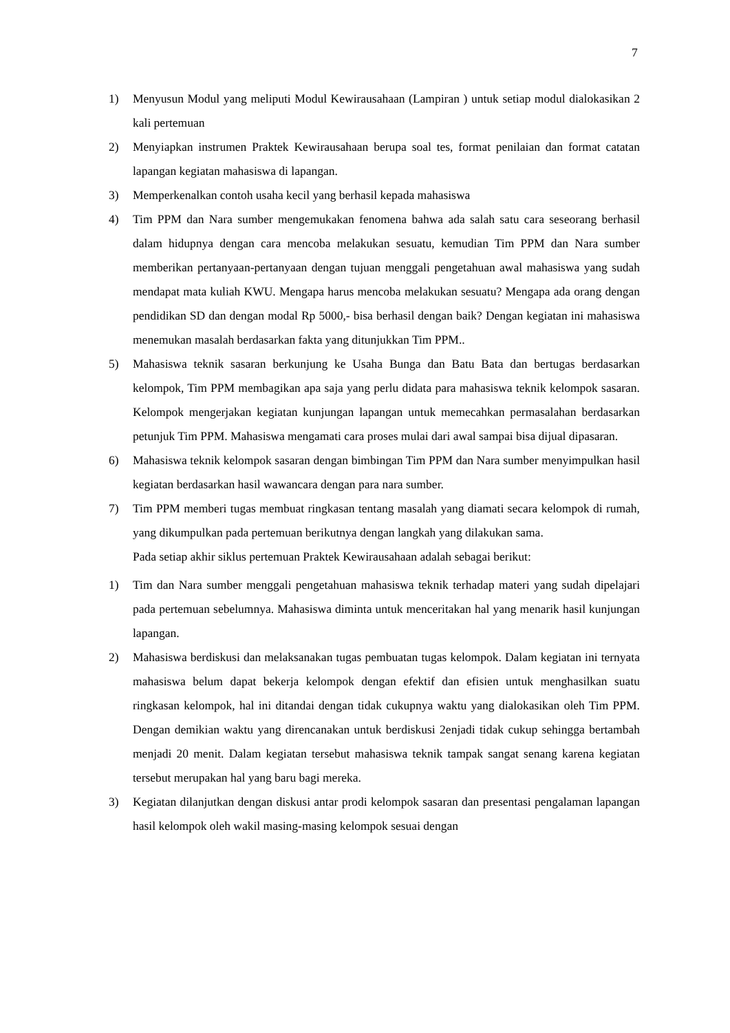7
1) Menyusun Modul yang meliputi Modul Kewirausahaan (Lampiran ) untuk setiap modul dialokasikan 2 kali pertemuan
2) Menyiapkan instrumen Praktek Kewirausahaan berupa soal tes, format penilaian dan format catatan lapangan kegiatan mahasiswa di lapangan.
3) Memperkenalkan contoh usaha kecil yang berhasil kepada mahasiswa
4) Tim PPM dan Nara sumber mengemukakan fenomena bahwa ada salah satu cara seseorang berhasil dalam hidupnya dengan cara mencoba melakukan sesuatu, kemudian Tim PPM dan Nara sumber memberikan pertanyaan-pertanyaan dengan tujuan menggali pengetahuan awal mahasiswa yang sudah mendapat mata kuliah KWU. Mengapa harus mencoba melakukan sesuatu? Mengapa ada orang dengan pendidikan SD dan dengan modal Rp 5000,- bisa berhasil dengan baik? Dengan kegiatan ini mahasiswa menemukan masalah berdasarkan fakta yang ditunjukkan Tim PPM..
5) Mahasiswa teknik sasaran berkunjung ke Usaha Bunga dan Batu Bata dan bertugas berdasarkan kelompok, Tim PPM membagikan apa saja yang perlu didata para mahasiswa teknik kelompok sasaran. Kelompok mengerjakan kegiatan kunjungan lapangan untuk memecahkan permasalahan berdasarkan petunjuk Tim PPM. Mahasiswa mengamati cara proses mulai dari awal sampai bisa dijual dipasaran.
6) Mahasiswa teknik kelompok sasaran dengan bimbingan Tim PPM dan Nara sumber menyimpulkan hasil kegiatan berdasarkan hasil wawancara dengan para nara sumber.
7) Tim PPM memberi tugas membuat ringkasan tentang masalah yang diamati secara kelompok di rumah, yang dikumpulkan pada pertemuan berikutnya dengan langkah yang dilakukan sama.
Pada setiap akhir siklus pertemuan Praktek Kewirausahaan adalah sebagai berikut:
1) Tim dan Nara sumber menggali pengetahuan mahasiswa teknik terhadap materi yang sudah dipelajari pada pertemuan sebelumnya. Mahasiswa diminta untuk menceritakan hal yang menarik hasil kunjungan lapangan.
2) Mahasiswa berdiskusi dan melaksanakan tugas pembuatan tugas kelompok. Dalam kegiatan ini ternyata mahasiswa belum dapat bekerja kelompok dengan efektif dan efisien untuk menghasilkan suatu ringkasan kelompok, hal ini ditandai dengan tidak cukupnya waktu yang dialokasikan oleh Tim PPM. Dengan demikian waktu yang direncanakan untuk berdiskusi 2enjadi tidak cukup sehingga bertambah menjadi 20 menit. Dalam kegiatan tersebut mahasiswa teknik tampak sangat senang karena kegiatan tersebut merupakan hal yang baru bagi mereka.
3) Kegiatan dilanjutkan dengan diskusi antar prodi kelompok sasaran dan presentasi pengalaman lapangan hasil kelompok oleh wakil masing-masing kelompok sesuai dengan